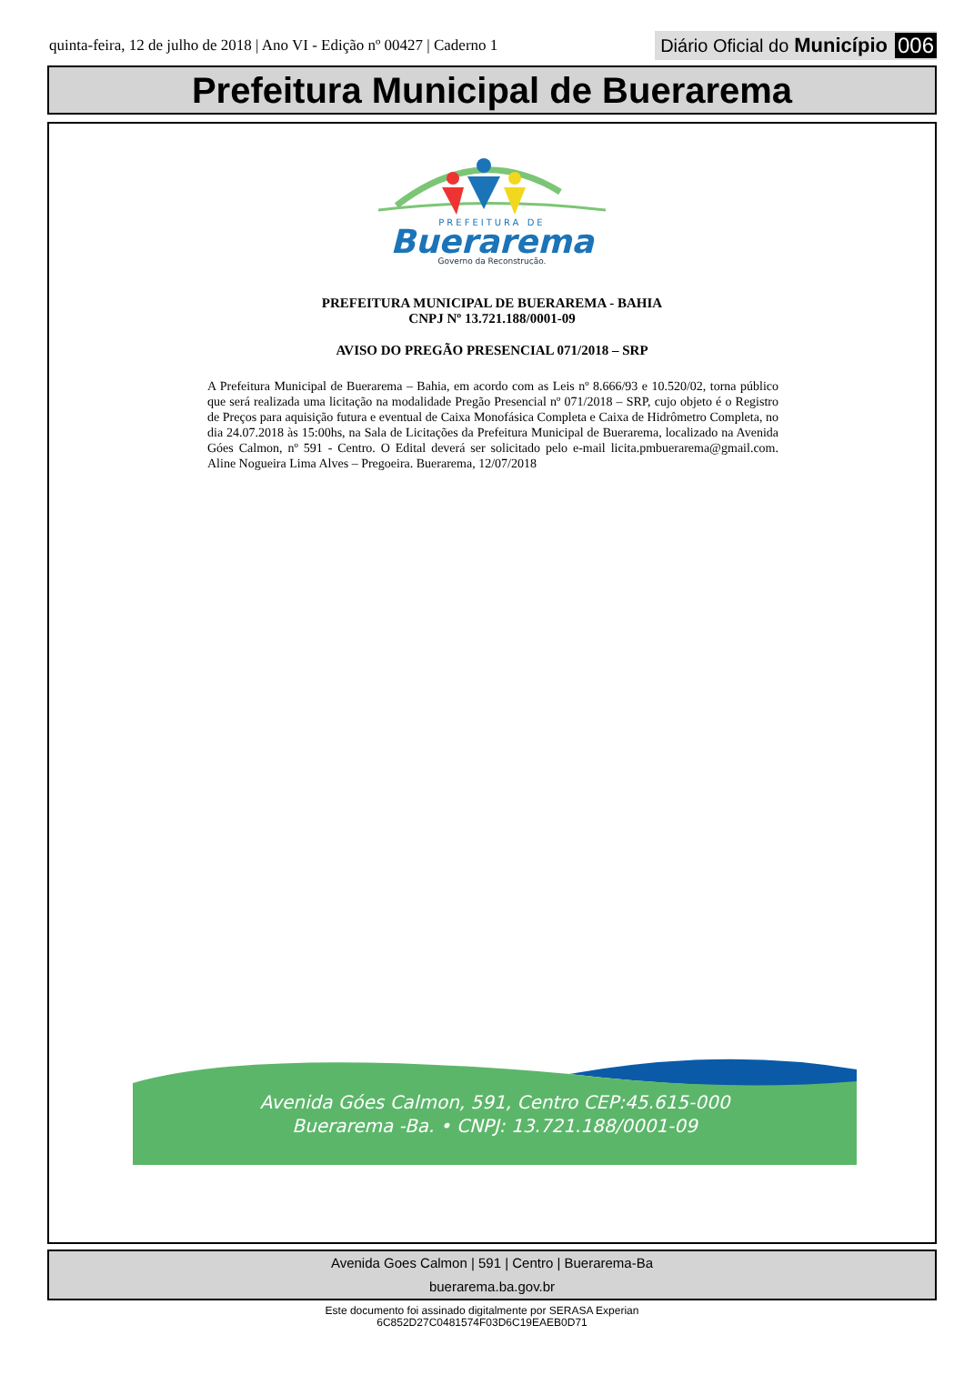quinta-feira, 12 de julho de 2018 | Ano VI - Edição nº 00427 | Caderno 1
Diário Oficial do Município 006
Prefeitura Municipal de Buerarema
PREFEITURA DE
Buerarema
Governo da Reconstrução.
PREFEITURA MUNICIPAL DE BUERAREMA - BAHIA
CNPJ Nº 13.721.188/0001-09
AVISO DO PREGÃO PRESENCIAL 071/2018 – SRP
A Prefeitura Municipal de Buerarema – Bahia, em acordo com as Leis nº 8.666/93 e 10.520/02, torna público que será realizada uma licitação na modalidade Pregão Presencial nº 071/2018 – SRP, cujo objeto é o Registro de Preços para aquisição futura e eventual de Caixa Monofásica Completa e Caixa de Hidrômetro Completa, no dia 24.07.2018 às 15:00hs, na Sala de Licitações da Prefeitura Municipal de Buerarema, localizado na Avenida Góes Calmon, nº 591 - Centro. O Edital deverá ser solicitado pelo e-mail licita.pmbuerarema@gmail.com. Aline Nogueira Lima Alves – Pregoeira. Buerarema, 12/07/2018
Avenida Góes Calmon, 591, Centro CEP:45.615-000
Buerarema -Ba. • CNPJ: 13.721.188/0001-09
Avenida Goes Calmon | 591 | Centro | Buerarema-Ba
buerarema.ba.gov.br
Este documento foi assinado digitalmente por SERASA Experian
6C852D27C0481574F03D6C19EAEB0D71